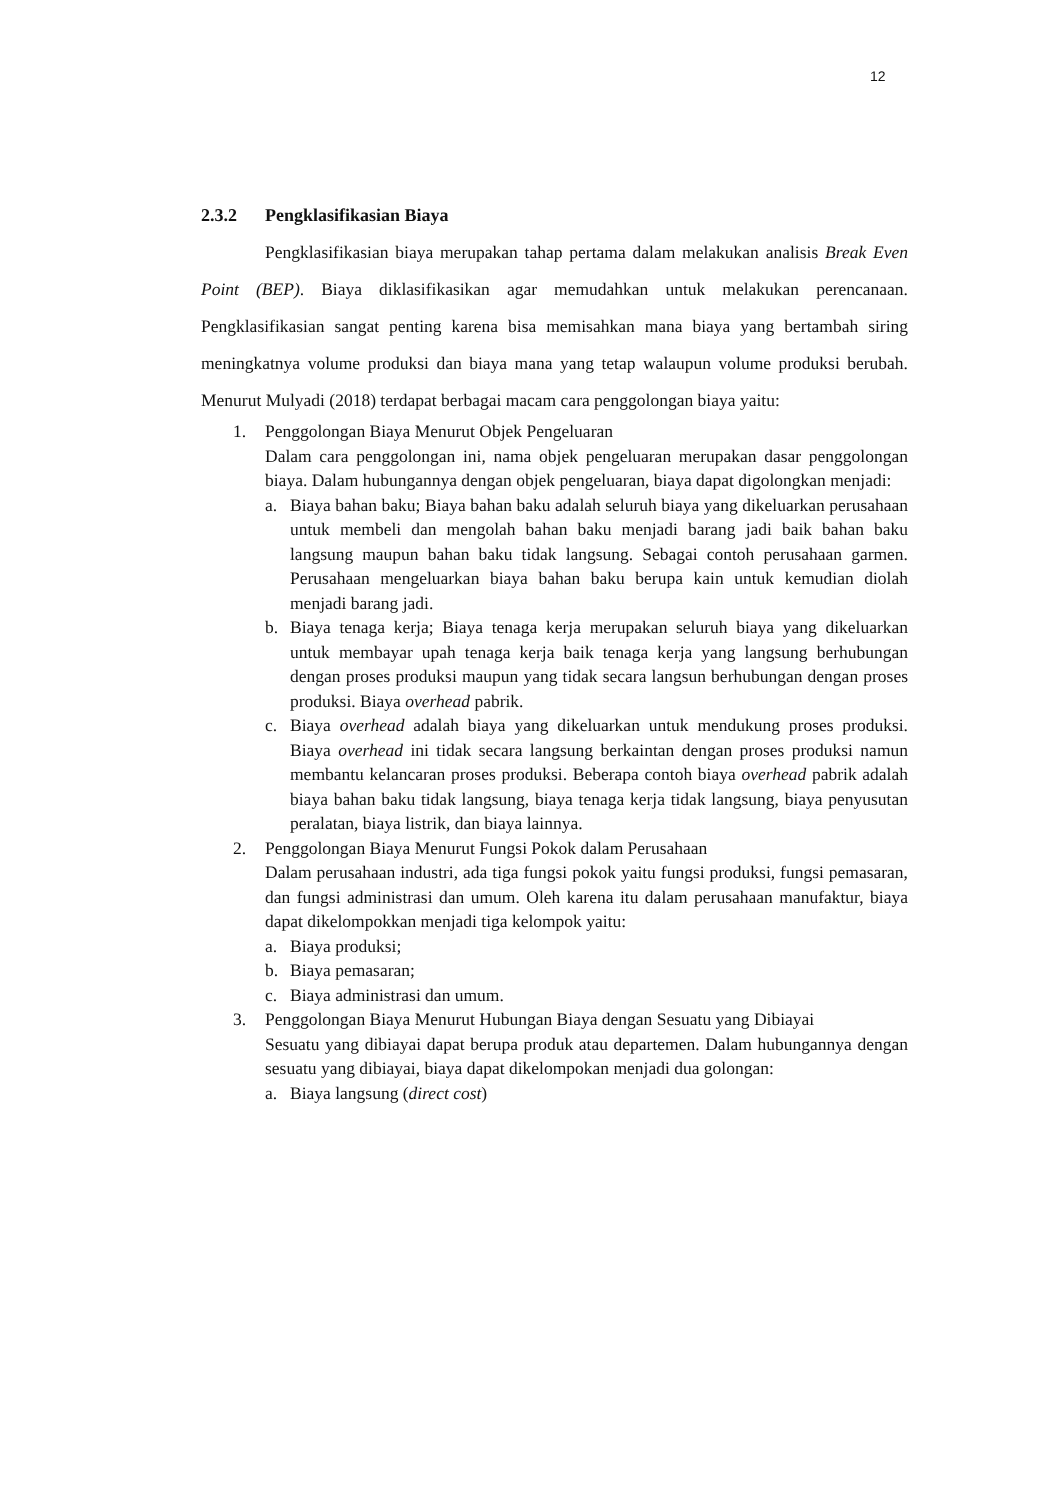12
2.3.2 Pengklasifikasian Biaya
Pengklasifikasian biaya merupakan tahap pertama dalam melakukan analisis Break Even Point (BEP). Biaya diklasifikasikan agar memudahkan untuk melakukan perencanaan. Pengklasifikasian sangat penting karena bisa memisahkan mana biaya yang bertambah siring meningkatnya volume produksi dan biaya mana yang tetap walaupun volume produksi berubah. Menurut Mulyadi (2018) terdapat berbagai macam cara penggolongan biaya yaitu:
1. Penggolongan Biaya Menurut Objek Pengeluaran
Dalam cara penggolongan ini, nama objek pengeluaran merupakan dasar penggolongan biaya. Dalam hubungannya dengan objek pengeluaran, biaya dapat digolongkan menjadi:
a. Biaya bahan baku; Biaya bahan baku adalah seluruh biaya yang dikeluarkan perusahaan untuk membeli dan mengolah bahan baku menjadi barang jadi baik bahan baku langsung maupun bahan baku tidak langsung. Sebagai contoh perusahaan garmen. Perusahaan mengeluarkan biaya bahan baku berupa kain untuk kemudian diolah menjadi barang jadi.
b. Biaya tenaga kerja; Biaya tenaga kerja merupakan seluruh biaya yang dikeluarkan untuk membayar upah tenaga kerja baik tenaga kerja yang langsung berhubungan dengan proses produksi maupun yang tidak secara langsun berhubungan dengan proses produksi. Biaya overhead pabrik.
c. Biaya overhead adalah biaya yang dikeluarkan untuk mendukung proses produksi. Biaya overhead ini tidak secara langsung berkaintan dengan proses produksi namun membantu kelancaran proses produksi. Beberapa contoh biaya overhead pabrik adalah biaya bahan baku tidak langsung, biaya tenaga kerja tidak langsung, biaya penyusutan peralatan, biaya listrik, dan biaya lainnya.
2. Penggolongan Biaya Menurut Fungsi Pokok dalam Perusahaan
Dalam perusahaan industri, ada tiga fungsi pokok yaitu fungsi produksi, fungsi pemasaran, dan fungsi administrasi dan umum. Oleh karena itu dalam perusahaan manufaktur, biaya dapat dikelompokkan menjadi tiga kelompok yaitu:
a. Biaya produksi;
b. Biaya pemasaran;
c. Biaya administrasi dan umum.
3. Penggolongan Biaya Menurut Hubungan Biaya dengan Sesuatu yang Dibiayai
Sesuatu yang dibiayai dapat berupa produk atau departemen. Dalam hubungannya dengan sesuatu yang dibiayai, biaya dapat dikelompokan menjadi dua golongan:
a. Biaya langsung (direct cost)